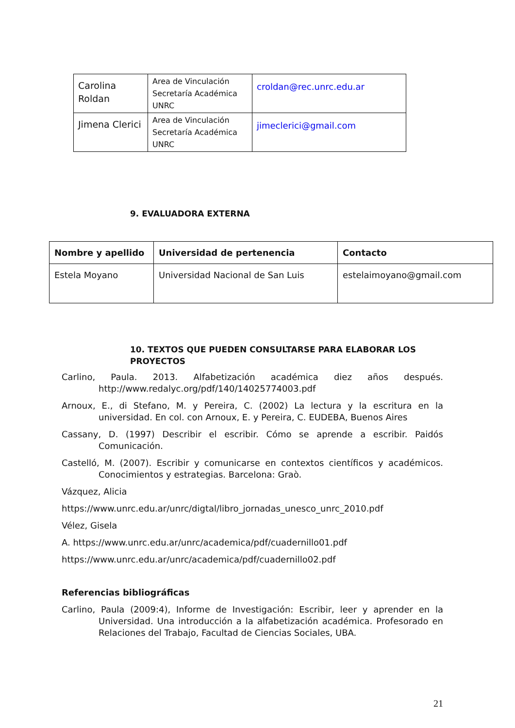| Carolina Roldan | Area de Vinculación Secretaría Académica UNRC | croldan@rec.unrc.edu.ar |
| Jimena Clerici | Area de Vinculación Secretaría Académica UNRC | jimeclerici@gmail.com |
9. EVALUADORA EXTERNA
| Nombre y apellido | Universidad de pertenencia | Contacto |
| --- | --- | --- |
| Estela Moyano | Universidad Nacional de San Luis | estelaimoyano@gmail.com |
10. TEXTOS QUE PUEDEN CONSULTARSE PARA ELABORAR LOS
PROYECTOS
Carlino, Paula. 2013. Alfabetización académica diez años después. http://www.redalyc.org/pdf/140/14025774003.pdf
Arnoux, E., di Stefano, M. y Pereira, C. (2002) La lectura y la escritura en la universidad. En col. con Arnoux, E. y Pereira, C. EUDEBA, Buenos Aires
Cassany, D. (1997) Describir el escribir. Cómo se aprende a escribir. Paidós Comunicación.
Castelló, M. (2007). Escribir y comunicarse en contextos científicos y académicos. Conocimientos y estrategias. Barcelona: Graò.
Vázquez, Alicia
https://www.unrc.edu.ar/unrc/digtal/libro_jornadas_unesco_unrc_2010.pdf
Vélez, Gisela
A. https://www.unrc.edu.ar/unrc/academica/pdf/cuadernillo01.pdf
https://www.unrc.edu.ar/unrc/academica/pdf/cuadernillo02.pdf
Referencias bibliográficas
Carlino, Paula (2009:4), Informe de Investigación: Escribir, leer y aprender en la Universidad. Una introducción a la alfabetización académica. Profesorado en Relaciones del Trabajo, Facultad de Ciencias Sociales, UBA.
21